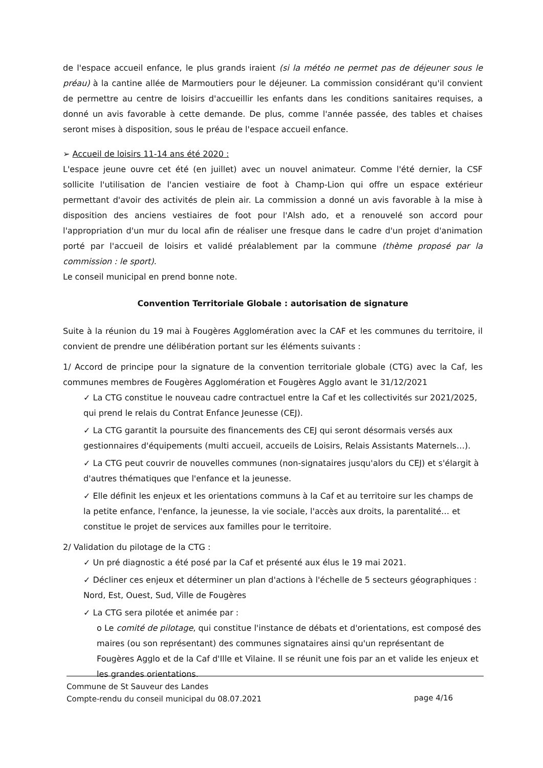de l'espace accueil enfance, le plus grands iraient (si la météo ne permet pas de déjeuner sous le préau) à la cantine allée de Marmoutiers pour le déjeuner. La commission considérant qu'il convient de permettre au centre de loisirs d'accueillir les enfants dans les conditions sanitaires requises, a donné un avis favorable à cette demande. De plus, comme l'année passée, des tables et chaises seront mises à disposition, sous le préau de l'espace accueil enfance.
➢ Accueil de loisirs 11-14 ans été 2020 :
L'espace jeune ouvre cet été (en juillet) avec un nouvel animateur. Comme l'été dernier, la CSF sollicite l'utilisation de l'ancien vestiaire de foot à Champ-Lion qui offre un espace extérieur permettant d'avoir des activités de plein air. La commission a donné un avis favorable à la mise à disposition des anciens vestiaires de foot pour l'Alsh ado, et a renouvelé son accord pour l'appropriation d'un mur du local afin de réaliser une fresque dans le cadre d'un projet d'animation porté par l'accueil de loisirs et validé préalablement par la commune (thème proposé par la commission : le sport).
Le conseil municipal en prend bonne note.
Convention Territoriale Globale : autorisation de signature
Suite à la réunion du 19 mai à Fougères Agglomération avec la CAF et les communes du territoire, il convient de prendre une délibération portant sur les éléments suivants :
1/ Accord de principe pour la signature de la convention territoriale globale (CTG) avec la Caf, les communes membres de Fougères Agglomération et Fougères Agglo avant le 31/12/2021
✓ La CTG constitue le nouveau cadre contractuel entre la Caf et les collectivités sur 2021/2025, qui prend le relais du Contrat Enfance Jeunesse (CEJ).
✓ La CTG garantit la poursuite des financements des CEJ qui seront désormais versés aux gestionnaires d'équipements (multi accueil, accueils de Loisirs, Relais Assistants Maternels…).
✓ La CTG peut couvrir de nouvelles communes (non-signataires jusqu'alors du CEJ) et s'élargit à d'autres thématiques que l'enfance et la jeunesse.
✓ Elle définit les enjeux et les orientations communs à la Caf et au territoire sur les champs de la petite enfance, l'enfance, la jeunesse, la vie sociale, l'accès aux droits, la parentalité… et constitue le projet de services aux familles pour le territoire.
2/ Validation du pilotage de la CTG :
✓ Un pré diagnostic a été posé par la Caf et présenté aux élus le 19 mai 2021.
✓ Décliner ces enjeux et déterminer un plan d'actions à l'échelle de 5 secteurs géographiques : Nord, Est, Ouest, Sud, Ville de Fougères
✓ La CTG sera pilotée et animée par :
o Le comité de pilotage, qui constitue l'instance de débats et d'orientations, est composé des maires (ou son représentant) des communes signataires ainsi qu'un représentant de Fougères Agglo et de la Caf d'Ille et Vilaine. Il se réunit une fois par an et valide les enjeux et les grandes orientations.
Commune de St Sauveur des Landes
Compte-rendu du conseil municipal du 08.07.2021
page 4/16